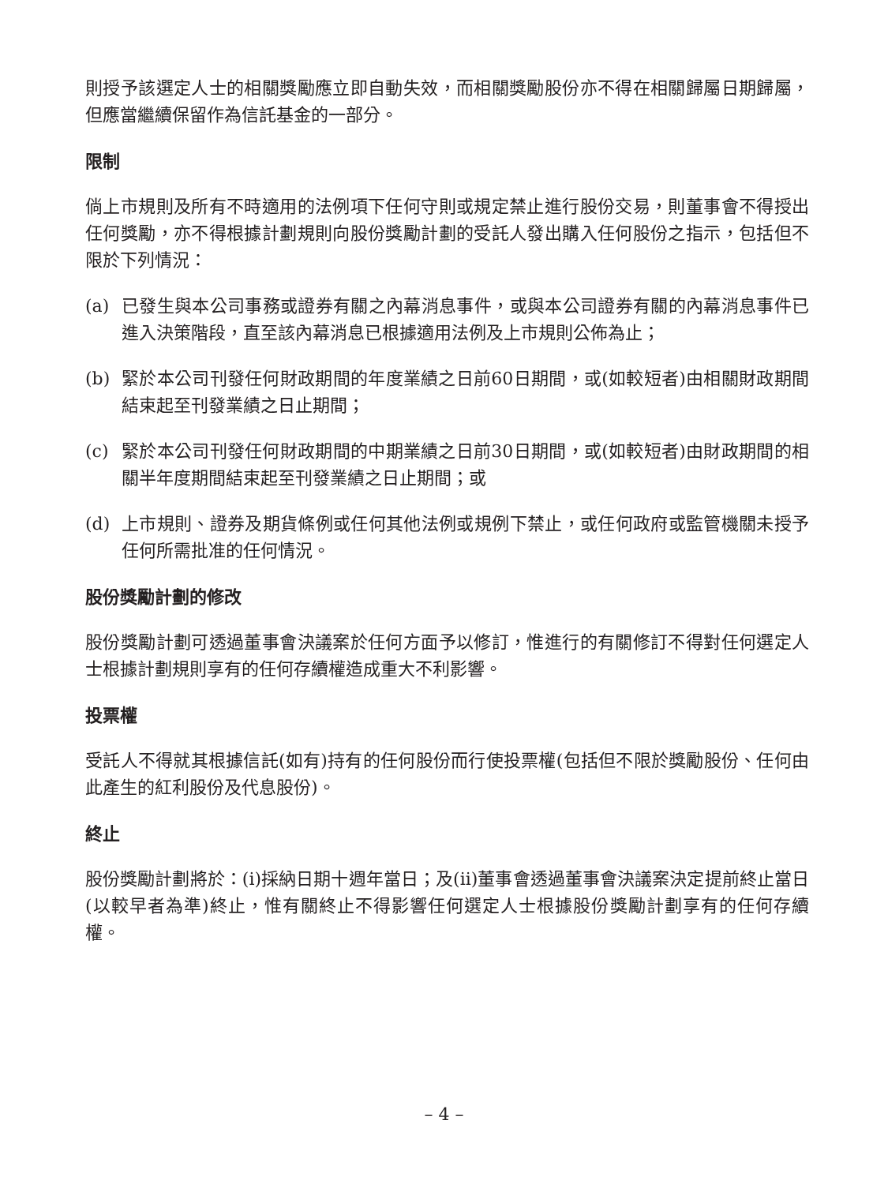則授予該選定人士的相關獎勵應立即自動失效，而相關獎勵股份亦不得在相關歸屬日期歸屬，但應當繼續保留作為信託基金的一部分。
限制
倘上市規則及所有不時適用的法例項下任何守則或規定禁止進行股份交易，則董事會不得授出任何獎勵，亦不得根據計劃規則向股份獎勵計劃的受託人發出購入任何股份之指示，包括但不限於下列情況：
(a) 已發生與本公司事務或證券有關之內幕消息事件，或與本公司證券有關的內幕消息事件已進入決策階段，直至該內幕消息已根據適用法例及上市規則公佈為止；
(b) 緊於本公司刊發任何財政期間的年度業績之日前60日期間，或(如較短者)由相關財政期間結束起至刊發業績之日止期間；
(c) 緊於本公司刊發任何財政期間的中期業績之日前30日期間，或(如較短者)由財政期間的相關半年度期間結束起至刊發業績之日止期間；或
(d) 上市規則、證券及期貨條例或任何其他法例或規例下禁止，或任何政府或監管機關未授予任何所需批准的任何情況。
股份獎勵計劃的修改
股份獎勵計劃可透過董事會決議案於任何方面予以修訂，惟進行的有關修訂不得對任何選定人士根據計劃規則享有的任何存續權造成重大不利影響。
投票權
受託人不得就其根據信託(如有)持有的任何股份而行使投票權(包括但不限於獎勵股份、任何由此產生的紅利股份及代息股份)。
終止
股份獎勵計劃將於：(i)採納日期十週年當日；及(ii)董事會透過董事會決議案決定提前終止當日(以較早者為準)終止，惟有關終止不得影響任何選定人士根據股份獎勵計劃享有的任何存續權。
– 4 –